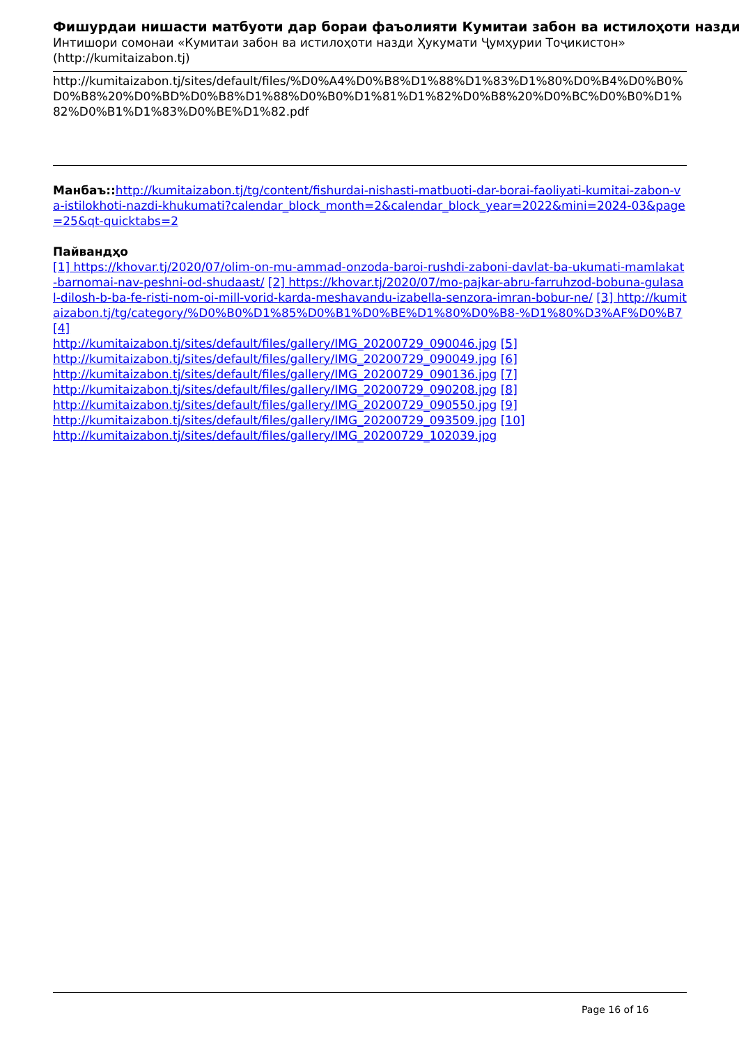Фишурдаи нишасти матбуоти дар бораи фаъолияти Кумитаи забон ва истилоҳоти назди
Интишори сомонаи «Кумитаи забон ва истилоҳоти назди Ҳукумати Ҷумҳурии Тоҷикистон» (http://kumitaizabon.tj)
http://kumitaizabon.tj/sites/default/files/%D0%A4%D0%B8%D1%88%D1%83%D1%80%D0%B4%D0%B0%D0%B8%20%D0%BD%D0%B8%D1%88%D0%B0%D1%81%D1%82%D0%B8%20%D0%BC%D0%B0%D1%82%D0%B1%D1%83%D0%BE%D1%82.pdf
Манбаъ:: http://kumitaizabon.tj/tg/content/fishurdai-nishasti-matbuoti-dar-borai-faoliyati-kumitai-zabon-va-istilokhoti-nazdi-khukumati?calendar_block_month=2&calendar_block_year=2022&mini=2024-03&page=25&qt-quicktabs=2
Пайвандҳо
[1] https://khovar.tj/2020/07/olim-on-mu-ammad-onzoda-baroi-rushdi-zaboni-davlat-ba-ukumati-mamlakat-barnomai-nav-peshni-od-shudaast/ [2] https://khovar.tj/2020/07/mo-pajkar-abru-farruhzod-bobuna-gulasal-dilosh-b-ba-fe-risti-nom-oi-mill-vorid-karda-meshavandu-izabella-senzora-imran-bobur-ne/ [3] http://kumitaizabon.tj/tg/category/%D0%B0%D1%85%D0%B1%D0%BE%D1%80%D0%B8-%D1%80%D3%AF%D0%B7 [4]
http://kumitaizabon.tj/sites/default/files/gallery/IMG_20200729_090046.jpg [5]
http://kumitaizabon.tj/sites/default/files/gallery/IMG_20200729_090049.jpg [6]
http://kumitaizabon.tj/sites/default/files/gallery/IMG_20200729_090136.jpg [7]
http://kumitaizabon.tj/sites/default/files/gallery/IMG_20200729_090208.jpg [8]
http://kumitaizabon.tj/sites/default/files/gallery/IMG_20200729_090550.jpg [9]
http://kumitaizabon.tj/sites/default/files/gallery/IMG_20200729_093509.jpg [10]
http://kumitaizabon.tj/sites/default/files/gallery/IMG_20200729_102039.jpg
Page 16 of 16